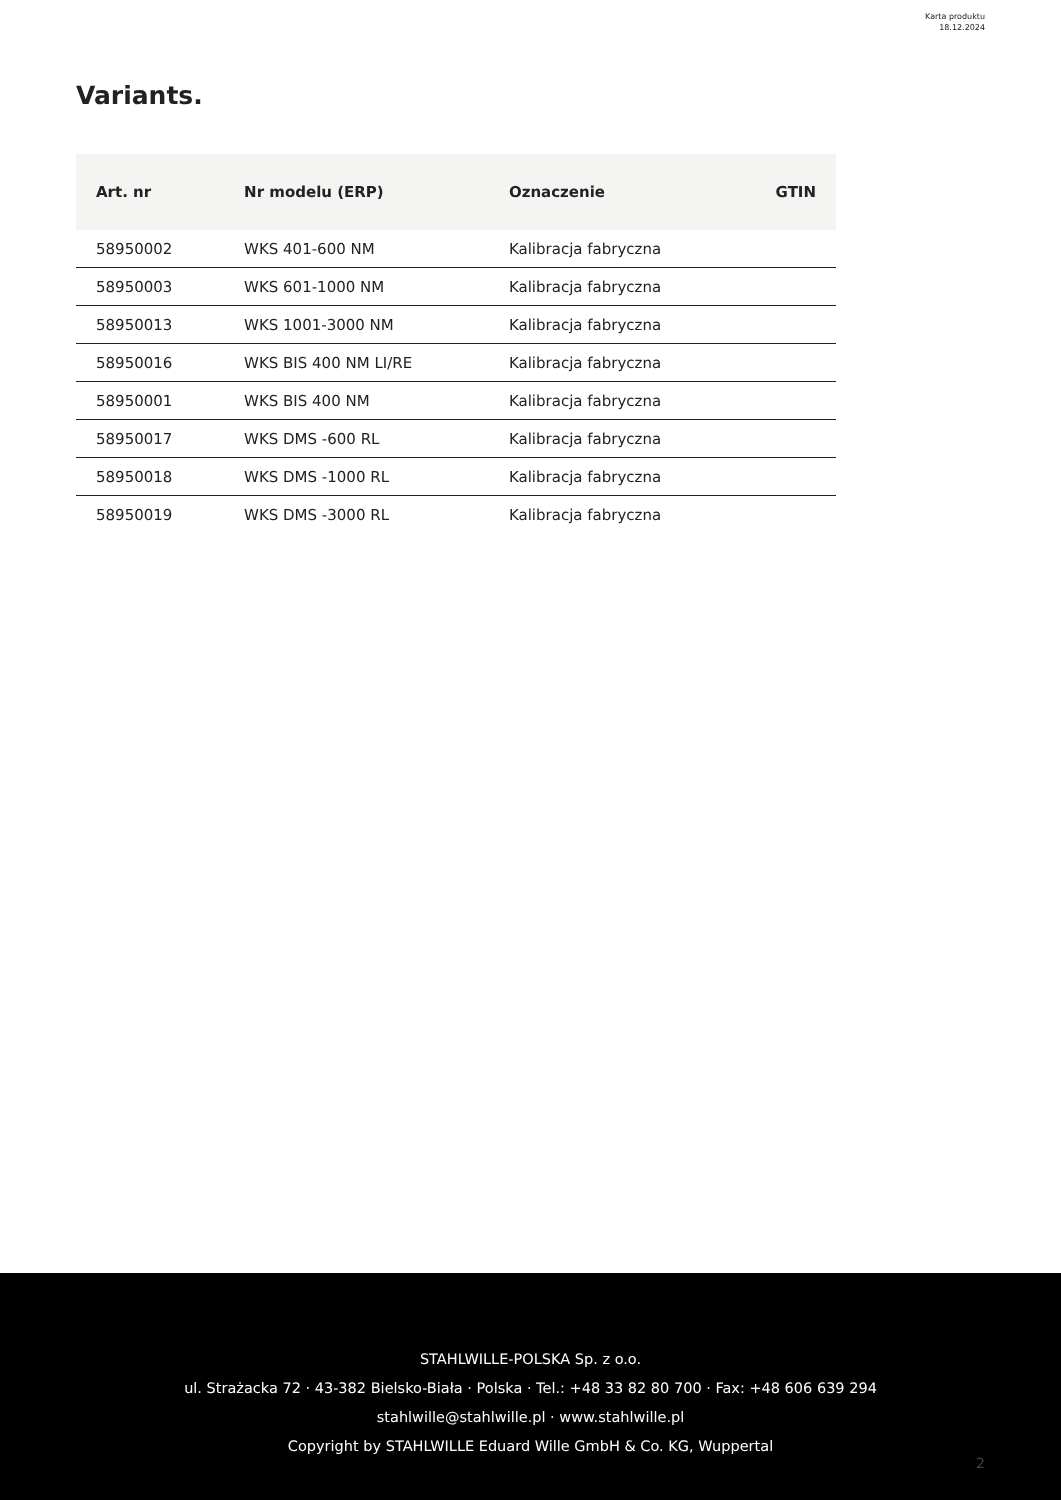Karta produktu
18.12.2024
Variants.
| Art. nr | Nr modelu (ERP) | Oznaczenie | GTIN |
| --- | --- | --- | --- |
| 58950002 | WKS 401-600 NM | Kalibracja fabryczna | |
| 58950003 | WKS 601-1000 NM | Kalibracja fabryczna | |
| 58950013 | WKS 1001-3000 NM | Kalibracja fabryczna | |
| 58950016 | WKS BIS 400 NM LI/RE | Kalibracja fabryczna | |
| 58950001 | WKS BIS 400 NM | Kalibracja fabryczna | |
| 58950017 | WKS DMS -600 RL | Kalibracja fabryczna | |
| 58950018 | WKS DMS -1000 RL | Kalibracja fabryczna | |
| 58950019 | WKS DMS -3000 RL | Kalibracja fabryczna | |
STAHLWILLE-POLSKA Sp. z o.o.
ul. Strażacka 72 · 43-382 Bielsko-Biała · Polska · Tel.: +48 33 82 80 700 · Fax: +48 606 639 294
stahlwille@stahlwille.pl · www.stahlwille.pl
Copyright by STAHLWILLE Eduard Wille GmbH & Co. KG, Wuppertal
2